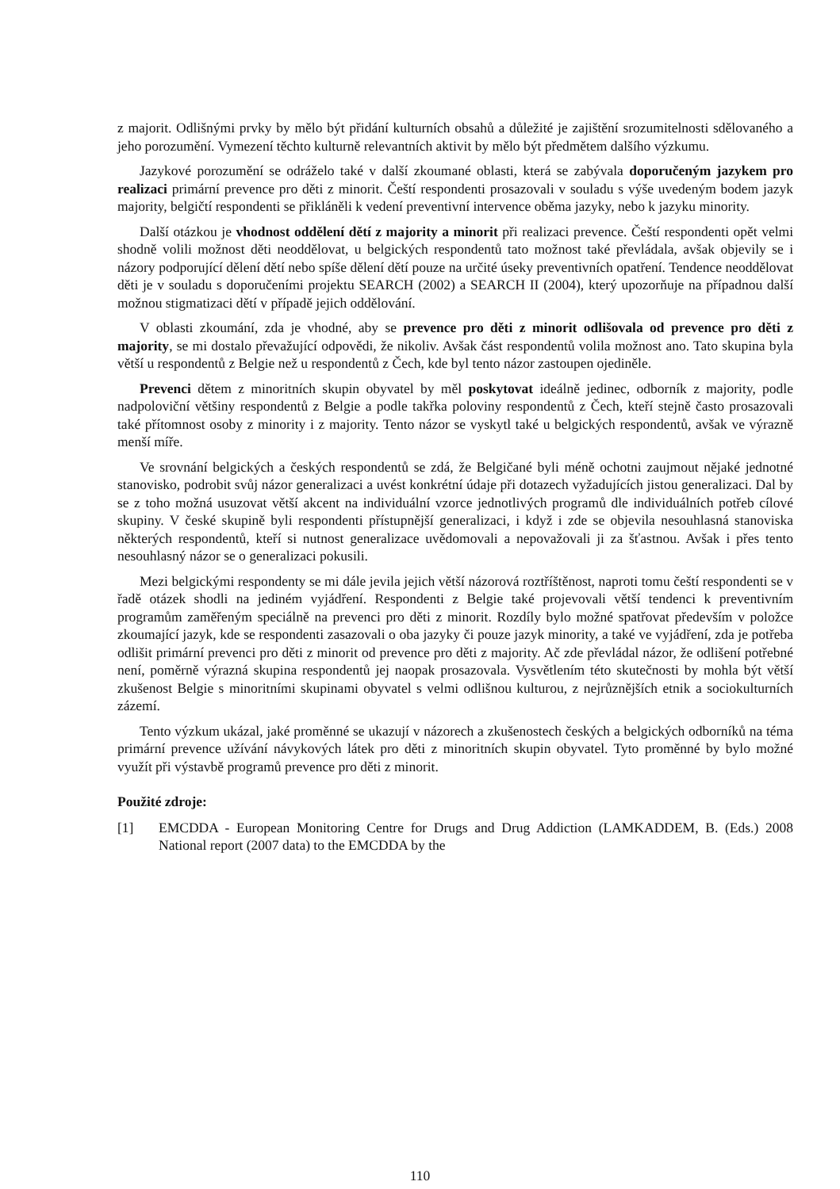z majorit. Odlišnými prvky by mělo být přidání kulturních obsahů a důležité je zajištění srozumitelnosti sdělovaného a jeho porozumění. Vymezení těchto kulturně relevantních aktivit by mělo být předmětem dalšího výzkumu.
Jazykové porozumění se odráželo také v další zkoumané oblasti, která se zabývala doporučeným jazykem pro realizaci primární prevence pro děti z minorit. Čeští respondenti prosazovali v souladu s výše uvedeným bodem jazyk majority, belgičtí respondenti se přikláněli k vedení preventivní intervence oběma jazyky, nebo k jazyku minority.
Další otázkou je vhodnost oddělení dětí z majority a minorit při realizaci prevence. Čeští respondenti opět velmi shodně volili možnost děti neoddělovat, u belgických respondentů tato možnost také převládala, avšak objevily se i názory podporující dělení dětí nebo spíše dělení dětí pouze na určité úseky preventivních opatření. Tendence neoddělovat děti je v souladu s doporučeními projektu SEARCH (2002) a SEARCH II (2004), který upozorňuje na případnou další možnou stigmatizaci dětí v případě jejich oddělování.
V oblasti zkoumání, zda je vhodné, aby se prevence pro děti z minorit odlišovala od prevence pro děti z majority, se mi dostalo převažující odpovědi, že nikoliv. Avšak část respondentů volila možnost ano. Tato skupina byla větší u respondentů z Belgie než u respondentů z Čech, kde byl tento názor zastoupen ojediněle.
Prevenci dětem z minoritních skupin obyvatel by měl poskytovat ideálně jedinec, odborník z majority, podle nadpoloviční většiny respondentů z Belgie a podle takřka poloviny respondentů z Čech, kteří stejně často prosazovali také přítomnost osoby z minority i z majority. Tento názor se vyskytl také u belgických respondentů, avšak ve výrazně menší míře.
Ve srovnání belgických a českých respondentů se zdá, že Belgičané byli méně ochotni zaujmout nějaké jednotné stanovisko, podrobit svůj názor generalizaci a uvést konkrétní údaje při dotazech vyžadujících jistou generalizaci. Dal by se z toho možná usuzovat větší akcent na individuální vzorce jednotlivých programů dle individuálních potřeb cílové skupiny. V české skupině byli respondenti přístupnější generalizaci, i když i zde se objevila nesouhlasná stanoviska některých respondentů, kteří si nutnost generalizace uvědomovali a nepovažovali ji za šťastnou. Avšak i přes tento nesouhlasný názor se o generalizaci pokusili.
Mezi belgickými respondenty se mi dále jevila jejich větší názorová roztříštěnost, naproti tomu čeští respondenti se v řadě otázek shodli na jediném vyjádření. Respondenti z Belgie také projevovali větší tendenci k preventivním programům zaměřeným speciálně na prevenci pro děti z minorit. Rozdíly bylo možné spatřovat především v položce zkoumající jazyk, kde se respondenti zasazovali o oba jazyky či pouze jazyk minority, a také ve vyjádření, zda je potřeba odlišit primární prevenci pro děti z minorit od prevence pro děti z majority. Ač zde převládal názor, že odlišení potřebné není, poměrně výrazná skupina respondentů jej naopak prosazovala. Vysvětlením této skutečnosti by mohla být větší zkušenost Belgie s minoritními skupinami obyvatel s velmi odlišnou kulturou, z nejrůznějších etnik a sociokulturních zázemí.
Tento výzkum ukázal, jaké proměnné se ukazují v názorech a zkušenostech českých a belgických odborníků na téma primární prevence užívání návykových látek pro děti z minoritních skupin obyvatel. Tyto proměnné by bylo možné využít při výstavbě programů prevence pro děti z minorit.
Použité zdroje:
[1] EMCDDA - European Monitoring Centre for Drugs and Drug Addiction (LAMKADDEM, B. (Eds.) 2008 National report (2007 data) to the EMCDDA by the
110